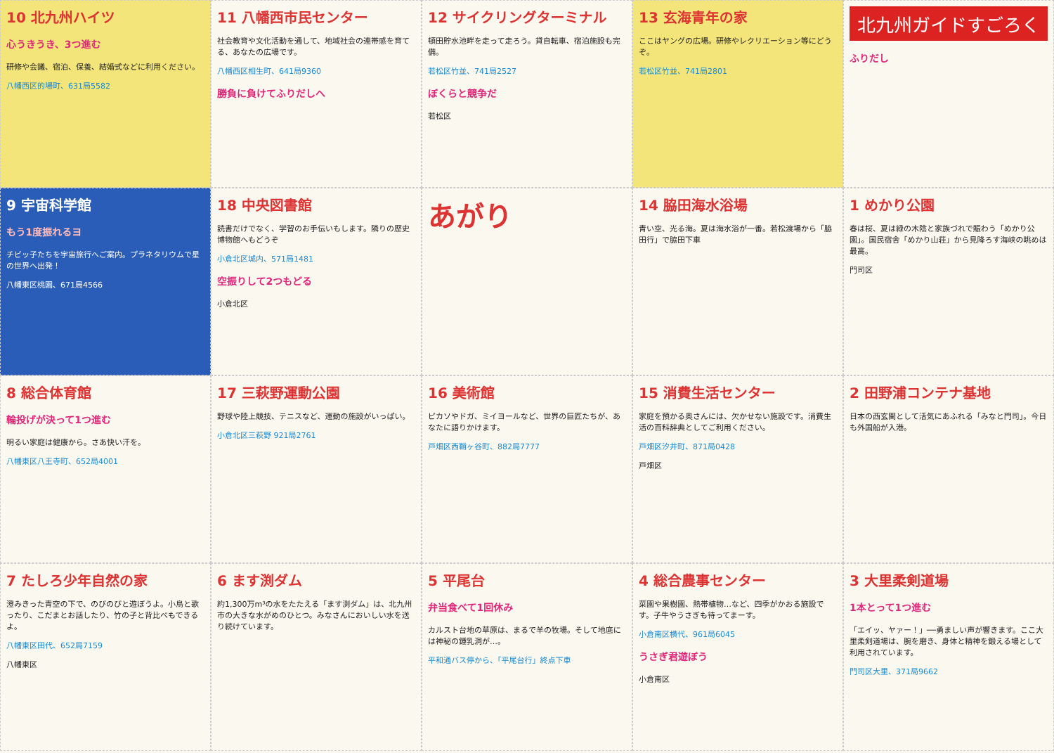10 北九州ハイツ
心うきうき、3つ進む
研修や会議、宿泊、保養、結婚式などに利用ください。
八幡西区的場町、631局5582
11 八幡西市民センター
社会教育や文化活動を通して、地域社会の連帯感を育てる、あなたの広場です。
八幡西区相生町、641局9360
勝負に負けてふりだしへ
12 サイクリングターミナル
頓田貯水池畔を走って走ろう。貸自転車、宿泊施設も完備。
若松区竹並、741局2527
ぼくらと競争だ
若松区
13 玄海青年の家
ここはヤングの広場。研修やレクリエーション等にどうぞ。
若松区竹並、741局2801
北九州ガイドすごろく
ふりだし
9 宇宙科学館
もう1度振れるヨ
チビッ子たちを宇宙旅行へご案内。プラネタリウムで星の世界へ出発！
八幡東区桃園、671局4566
18 中央図書館
読書だけでなく、学習のお手伝いもします。隣りの歴史博物館へもどうぞ
小倉北区城内、571局1481
空振りして2つもどる
小倉北区
あがり
14 脇田海水浴場
青い空、光る海。夏は海水浴が一番。若松渡場から「脇田行」で脇田下車
1 めかり公園
春は桜、夏は緑の木陰と家族づれで賑わう「めかり公園」。国民宿舎「めかり山荘」から見降ろす海峡の眺めは最高。
門司区
8 総合体育館
輪投げが決って1つ進む
明るい家庭は健康から。さあ快い汗を。
八幡東区八王寺町、652局4001
17 三萩野運動公園
野球や陸上競技、テニスなど、運動の施設がいっぱい。
小倉北区三萩野 921局2761
16 美術館
ピカソやドガ、ミイヨールなど、世界の巨匠たちが、あなたに語りかけます。
戸畑区西鞘ヶ谷町、882局7777
15 消費生活センター
家庭を預かる奥さんには、欠かせない施設です。消費生活の百科辞典としてご利用ください。
戸畑区汐井町、871局0428
戸畑区
2 田野浦コンテナ基地
日本の西玄関として活気にあふれる「みなと門司」。今日も外国船が入港。
7 たしろ少年自然の家
澄みきった青空の下で、のびのびと遊ぼうよ。小鳥と歌ったり、こだまとお話したり、竹の子と背比べもできるよ。
八幡東区田代、652局7159
八幡東区
6 ます渕ダム
約1,300万m³の水をたたえる「ます渕ダム」は、北九州市の大きな水がめのひとつ。みなさんにおいしい水を送り続けています。
5 平尾台
弁当食べて1回休み
カルスト台地の草原は、まるで羊の牧場。そして地底には神秘の鍾乳洞が…。
平和通バス停から、「平尾台行」終点下車
4 総合農事センター
菜園や果樹園、熱帯植物…など、四季がかおる施設です。子牛やうさぎも待ってまーす。
小倉南区横代、961局6045
うさぎ君遊ぼう
小倉南区
3 大里柔剣道場
1本とって1つ進む
「エイッ、ヤァー！」──勇ましい声が響きます。ここ大里柔剣道場は、腕を磨き、身体と精神を鍛える場として利用されています。
門司区大里、371局9662